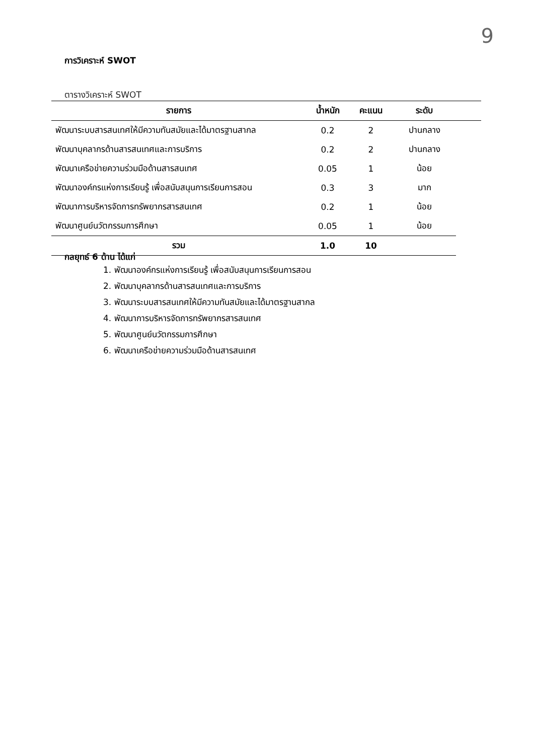9
การวิเคราะห์ SWOT
ตารางวิเคราะห์ SWOT
| รายการ | น้ำหนัก | คะแนน | ระดับ | |
| --- | --- | --- | --- | --- |
| พัฒนาระบบสารสนเทศให้มีความทันสมัยและได้มาตรฐานสากล | 0.2 | 2 | ปานกลาง | |
| พัฒนาบุคลากรด้านสารสนเทศและการบริการ | 0.2 | 2 | ปานกลาง | |
| พัฒนาเครือข่ายความร่วมมือด้านสารสนเทศ | 0.05 | 1 | น้อย | |
| พัฒนาองค์กรแห่งการเรียนรู้ เพื่อสนับสนุนการเรียนการสอน | 0.3 | 3 | มาก | |
| พัฒนาการบริหารจัดการทรัพยากรสารสนเทศ | 0.2 | 1 | น้อย | |
| พัฒนาศูนย์นวัตกรรมการศึกษา | 0.05 | 1 | น้อย | |
| รวม | 1.0 | 10 | | |
กลยุทธ์ 6 ด้าน ได้แก่
1. พัฒนาองค์กรแห่งการเรียนรู้ เพื่อสนับสนุนการเรียนการสอน
2. พัฒนาบุคลากรด้านสารสนเทศและการบริการ
3. พัฒนาระบบสารสนเทศให้มีความทันสมัยและได้มาตรฐานสากล
4. พัฒนาการบริหารจัดการทรัพยากรสารสนเทศ
5. พัฒนาศูนย์นวัตกรรมการศึกษา
6. พัฒนาเครือข่ายความร่วมมือด้านสารสนเทศ